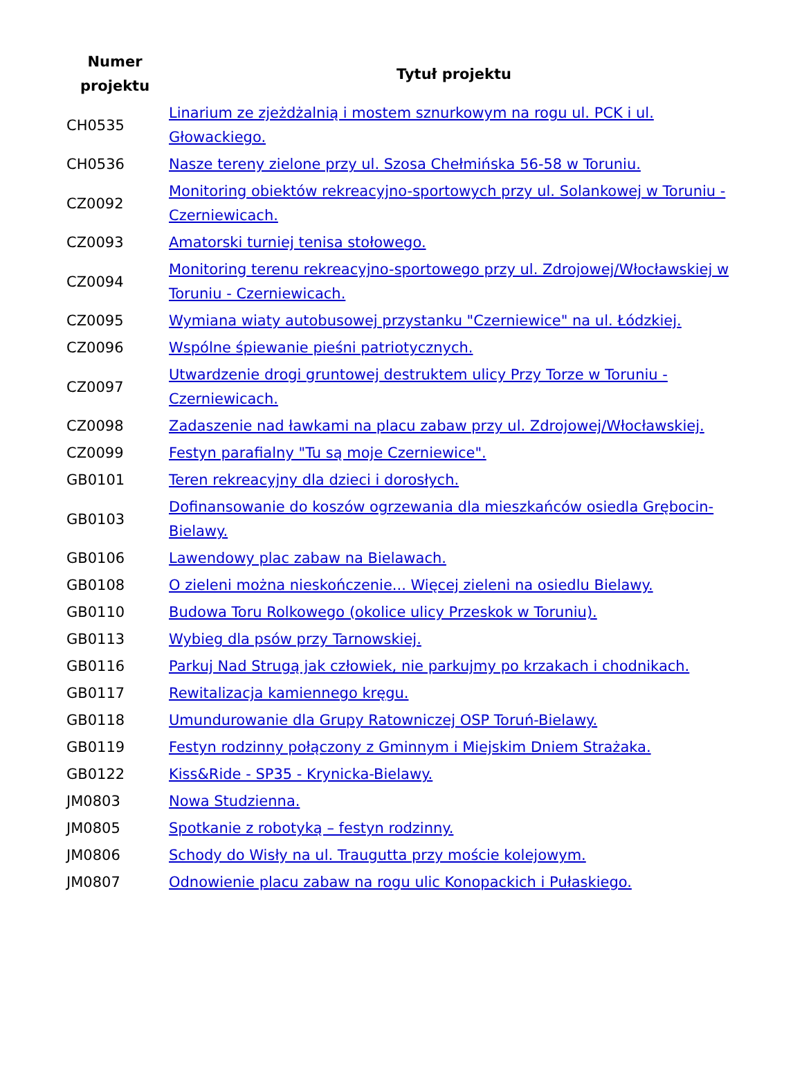| Numer projektu | Tytuł projektu |
| --- | --- |
| CH0535 | Linarium ze zjeżdżalnią i mostem sznurkowym na rogu ul. PCK i ul. Głowackiego. |
| CH0536 | Nasze tereny zielone przy ul. Szosa Chełmińska 56-58 w Toruniu. |
| CZ0092 | Monitoring obiektów rekreacyjno-sportowych przy ul. Solankowej w Toruniu - Czerniewicach. |
| CZ0093 | Amatorski turniej tenisa stołowego. |
| CZ0094 | Monitoring terenu rekreacyjno-sportowego przy ul. Zdrojowej/Włocławskiej w Toruniu - Czerniewicach. |
| CZ0095 | Wymiana wiaty autobusowej przystanku "Czerniewice" na ul. Łódzkiej. |
| CZ0096 | Wspólne śpiewanie pieśni patriotycznych. |
| CZ0097 | Utwardzenie drogi gruntowej destruktem ulicy Przy Torze w Toruniu - Czerniewicach. |
| CZ0098 | Zadaszenie nad ławkami na placu zabaw przy ul. Zdrojowej/Włocławskiej. |
| CZ0099 | Festyn parafialny "Tu są moje Czerniewice". |
| GB0101 | Teren rekreacyjny dla dzieci i dorosłych. |
| GB0103 | Dofinansowanie do koszów ogrzewania dla mieszkańców osiedla Grębocin-Bielawy. |
| GB0106 | Lawendowy plac zabaw na Bielawach. |
| GB0108 | O zieleni można nieskończenie... Więcej zieleni na osiedlu Bielawy. |
| GB0110 | Budowa Toru Rolkowego (okolice ulicy Przeskok w Toruniu). |
| GB0113 | Wybieg dla psów przy Tarnowskiej. |
| GB0116 | Parkuj Nad Strugą jak człowiek, nie parkujmy po krzakach i chodnikach. |
| GB0117 | Rewitalizacja kamiennego kręgu. |
| GB0118 | Umundurowanie dla Grupy Ratowniczej OSP Toruń-Bielawy. |
| GB0119 | Festyn rodzinny połączony z Gminnym i Miejskim Dniem Strażaka. |
| GB0122 | Kiss&Ride - SP35 - Krynicka-Bielawy. |
| JM0803 | Nowa Studzienna. |
| JM0805 | Spotkanie z robotyką – festyn rodzinny. |
| JM0806 | Schody do Wisły na ul. Traugutta przy moście kolejowym. |
| JM0807 | Odnowienie placu zabaw na rogu ulic Konopackich i Pułaskiego. |